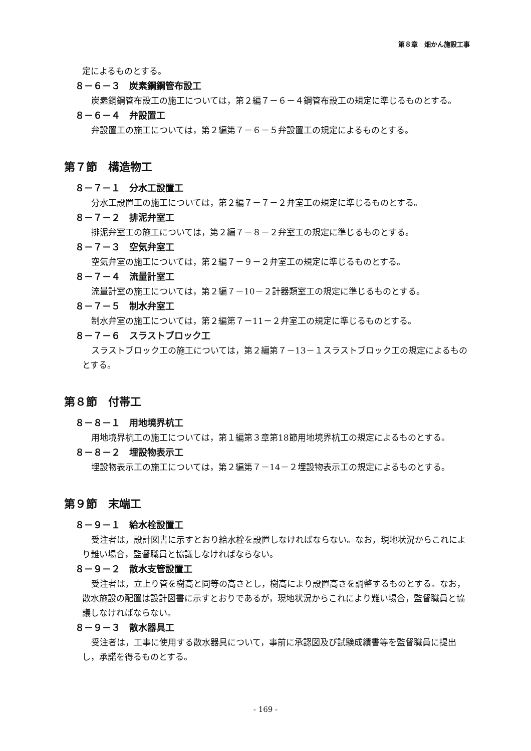第８章　畑かん施設工事
定によるものとする。
８－６－３　炭素鋼鋼管布設工
炭素鋼鋼管布設工の施工については，第２編７－６－４鋼管布設工の規定に準じるものとする。
８－６－４　弁設置工
弁設置工の施工については，第２編第７－６－５弁設置工の規定によるものとする。
第７節　構造物工
８－７－１　分水工設置工
分水工設置工の施工については，第２編７－７－２弁室工の規定に準じるものとする。
８－７－２　排泥弁室工
排泥弁室工の施工については，第２編７－８－２弁室工の規定に準じるものとする。
８－７－３　空気弁室工
空気弁室の施工については，第２編７－９－２弁室工の規定に準じるものとする。
８－７－４　流量計室工
流量計室の施工については，第２編７－10－２計器類室工の規定に準じるものとする。
８－７－５　制水弁室工
制水弁室の施工については，第２編第７－11－２弁室工の規定に準じるものとする。
８－７－６　スラストブロック工
スラストブロック工の施工については，第２編第７－13－１スラストブロック工の規定によるものとする。
第８節　付帯工
８－８－１　用地境界杭工
用地境界杭工の施工については，第１編第３章第18節用地境界杭工の規定によるものとする。
８－８－２　埋設物表示工
埋設物表示工の施工については，第２編第７－14－２埋設物表示工の規定によるものとする。
第９節　末端工
８－９－１　給水栓設置工
受注者は，設計図書に示すとおり給水栓を設置しなければならない。なお，現地状況からこれにより難い場合，監督職員と協議しなければならない。
８－９－２　散水支管設置工
受注者は，立上り管を樹高と同等の高さとし，樹高により設置高さを調整するものとする。なお，散水施設の配置は設計図書に示すとおりであるが，現地状況からこれにより難い場合，監督職員と協議しなければならない。
８－９－３　散水器具工
受注者は，工事に使用する散水器具について，事前に承認図及び試験成績書等を監督職員に提出し，承諾を得るものとする。
- 169 -